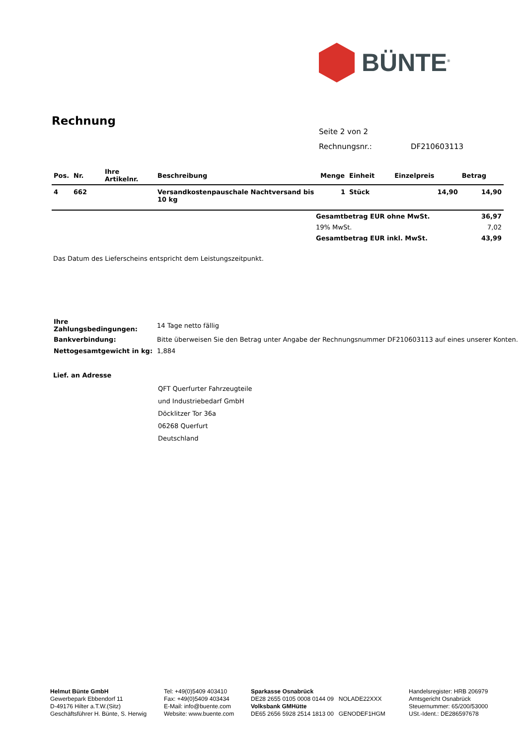BÜNTE<sup>®</sup>
Rechnung
Seite 2 von 2
Rechnungsnr.: DF210603113
| Pos. | Nr. | Ihre Artikelnr. | Beschreibung | Menge | Einheit | Einzelpreis | Betrag |
| --- | --- | --- | --- | --- | --- | --- | --- |
| 4 | 662 | | Versandkostenpauschale Nachtversand bis 10 kg | 1 | Stück | 14,90 | 14,90 |
| | Gesamtbetrag EUR ohne MwSt. | 36,97 |
| | 19% MwSt. | 7,02 |
| | Gesamtbetrag EUR inkl. MwSt. | 43,99 |
Das Datum des Lieferscheins entspricht dem Leistungszeitpunkt.
| Ihre Zahlungsbedingungen: | 14 Tage netto fällig |
| Bankverbindung: | Bitte überweisen Sie den Betrag unter Angabe der Rechnungsnummer DF210603113 auf eines unserer Konten. |
| Nettogesamtgewicht in kg: | 1,884 |
Lief. an Adresse
QFT Querfurter Fahrzeugteile
und Industriebedarf GmbH
Döcklitzer Tor 36a
06268 Querfurt
Deutschland
Helmut Bünte GmbH
Gewerbepark Ebbendorf 11
D-49176 Hilter a.T.W.(Sitz)
Geschäftsführer H. Bünte, S. Herwig
Tel: +49(0)5409 403410
Fax: +49(0)5409 403434
E-Mail: info@buente.com
Website: www.buente.com
Sparkasse Osnabrück
DE28 2655 0105 0008 0144 09 NOLADE22XXX
Volksbank GMHütte
DE65 2656 5928 2514 1813 00 GENODEF1HGM
Handelsregister: HRB 206979
Amtsgericht Osnabrück
Steuernummer: 65/200/53000
USt.-Ident.: DE286597678